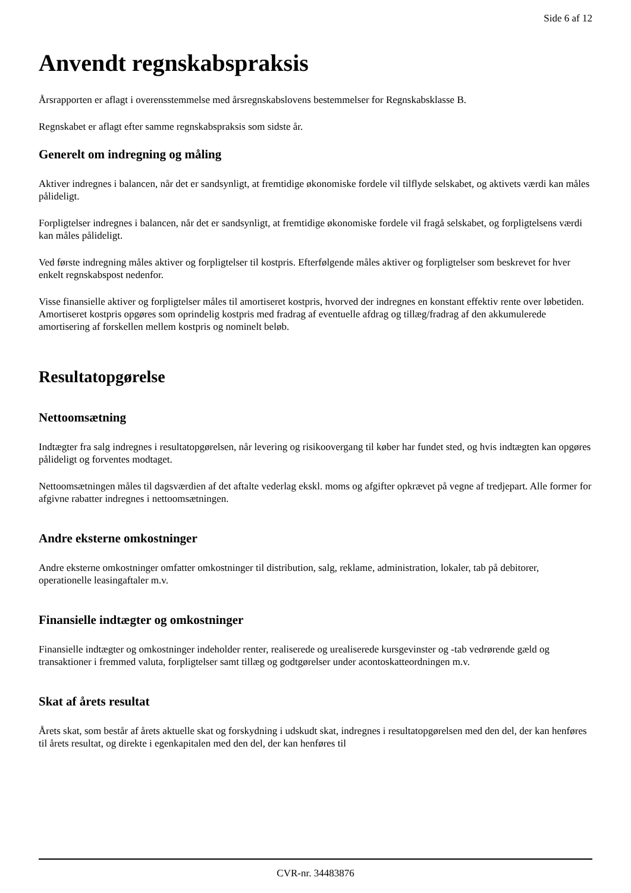Side 6 af 12
Anvendt regnskabspraksis
Årsrapporten er aflagt i overensstemmelse med årsregnskabslovens bestemmelser for Regnskabsklasse B.
Regnskabet er aflagt efter samme regnskabspraksis som sidste år.
Generelt om indregning og måling
Aktiver indregnes i balancen, når det er sandsynligt, at fremtidige økonomiske fordele vil tilflyde selskabet, og aktivets værdi kan måles pålideligt.
Forpligtelser indregnes i balancen, når det er sandsynligt, at fremtidige økonomiske fordele vil fragå selskabet, og forpligtelsens værdi kan måles pålideligt.
Ved første indregning måles aktiver og forpligtelser til kostpris. Efterfølgende måles aktiver og forpligtelser som beskrevet for hver enkelt regnskabspost nedenfor.
Visse finansielle aktiver og forpligtelser måles til amortiseret kostpris, hvorved der indregnes en konstant effektiv rente over løbetiden. Amortiseret kostpris opgøres som oprindelig kostpris med fradrag af eventuelle afdrag og tillæg/fradrag af den akkumulerede amortisering af forskellen mellem kostpris og nominelt beløb.
Resultatopgørelse
Nettoomsætning
Indtægter fra salg indregnes i resultatopgørelsen, når levering og risikoovergang til køber har fundet sted, og hvis indtægten kan opgøres pålideligt og forventes modtaget.
Nettoomsætningen måles til dagsværdien af det aftalte vederlag ekskl. moms og afgifter opkrævet på vegne af tredjepart. Alle former for afgivne rabatter indregnes i nettoomsætningen.
Andre eksterne omkostninger
Andre eksterne omkostninger omfatter omkostninger til distribution, salg, reklame, administration, lokaler, tab på debitorer, operationelle leasingaftaler m.v.
Finansielle indtægter og omkostninger
Finansielle indtægter og omkostninger indeholder renter, realiserede og urealiserede kursgevinster og -tab vedrørende gæld og transaktioner i fremmed valuta, forpligtelser samt tillæg og godtgørelser under acontoskatteordningen m.v.
Skat af årets resultat
Årets skat, som består af årets aktuelle skat og forskydning i udskudt skat, indregnes i resultatopgørelsen med den del, der kan henføres til årets resultat, og direkte i egenkapitalen med den del, der kan henføres til
CVR-nr. 34483876